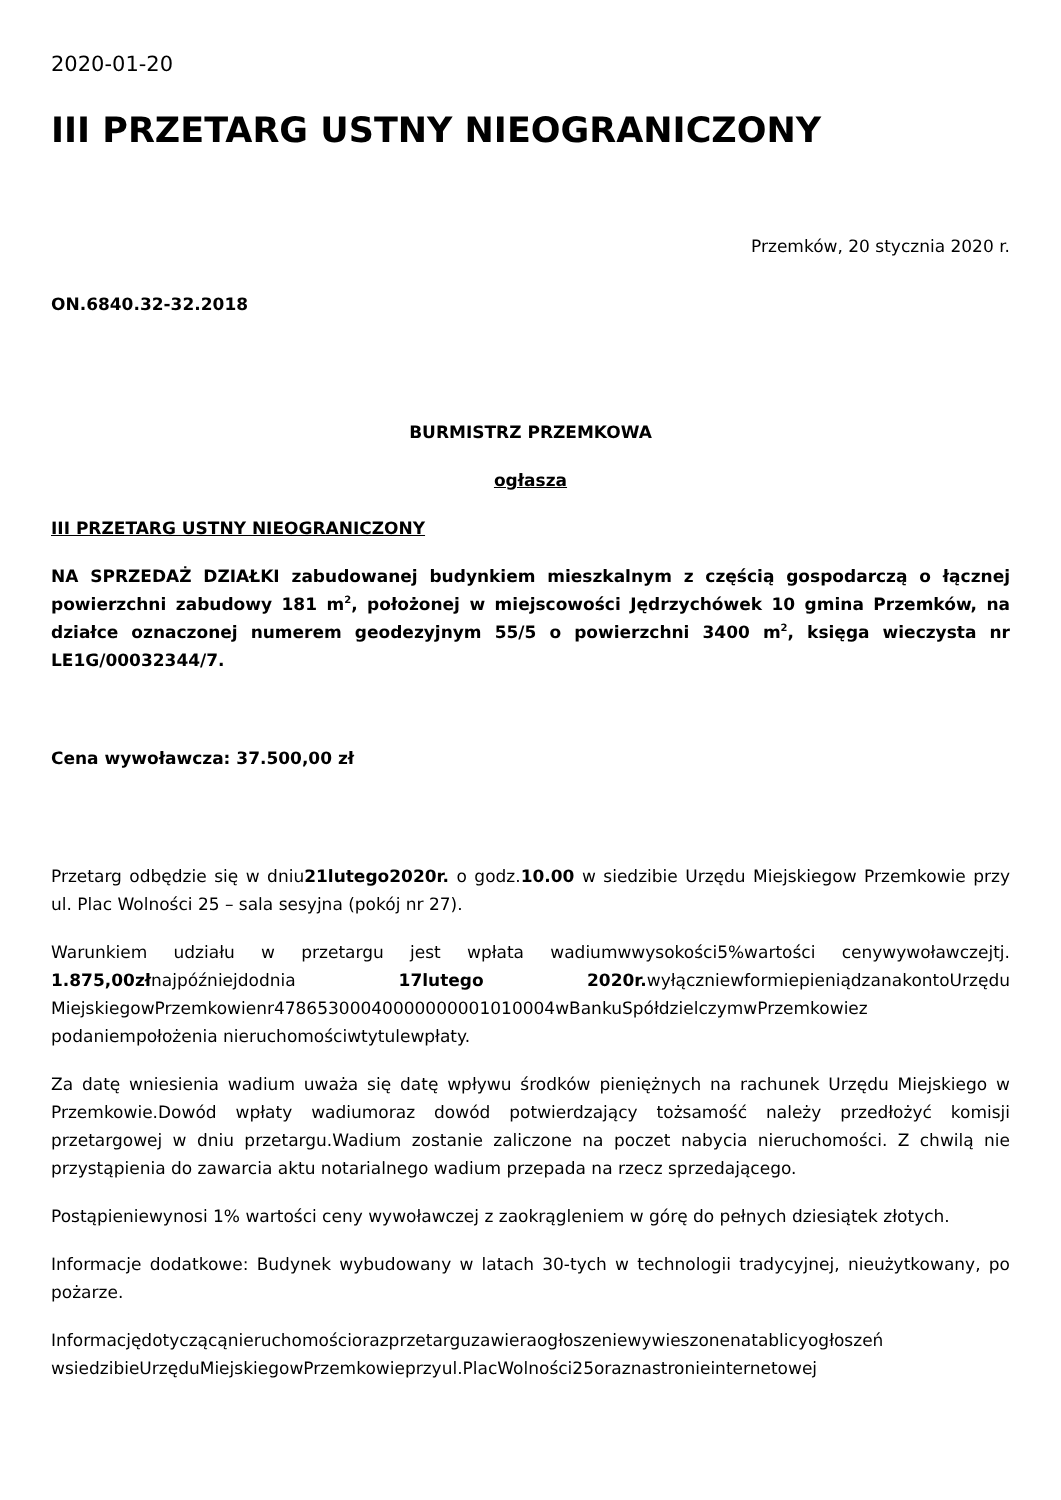2020-01-20
III PRZETARG USTNY NIEOGRANICZONY
Przemków, 20 stycznia 2020 r.
ON.6840.32-32.2018
BURMISTRZ PRZEMKOWA
ogłasza
III PRZETARG USTNY NIEOGRANICZONY
NA SPRZEDAŻ DZIAŁKI zabudowanej budynkiem mieszkalnym z częścią gospodarczą o łącznej powierzchni zabudowy 181 m<sup>2</sup>, położonej w miejscowości Jędrzychówek 10 gmina Przemków, na działce oznaczonej numerem geodezyjnym 55/5 o powierzchni 3400 m<sup>2</sup>, księga wieczysta nr LE1G/00032344/7.
Cena wywoławcza: 37.500,00 zł
Przetarg odbędzie się w dniu21lutego2020r. o godz.10.00 w siedzibie Urzędu Miejskiegow Przemkowie przy ul. Plac Wolności 25 – sala sesyjna (pokój nr 27).
Warunkiem udziału w przetargu jest wpłata wadiumwwysokości5%wartości cenywywoławczejtj. 1.875,00złnajpóźniejdodnia 17lutego 2020r. wyłączniewformiepieniądzanakontoUrzędu MiejskiegowPrzemkowienr47865300040000000001010004wBankuSpółdzielczymwPrzemkowiez podaniempołożenia nieruchomościwtytulewpłaty.
Za datę wniesienia wadium uważa się datę wpływu środków pieniężnych na rachunek Urzędu Miejskiego w Przemkowie.Dowód wpłaty wadiumoraz dowód potwierdzający tożsamość należy przedłożyć komisji przetargowej w dniu przetargu.Wadium zostanie zaliczone na poczet nabycia nieruchomości. Z chwilą nie przystąpienia do zawarcia aktu notarialnego wadium przepada na rzecz sprzedającego.
Postąpieniewynosi 1% wartości ceny wywoławczej z zaokrągleniem w górę do pełnych dziesiątek złotych.
Informacje dodatkowe: Budynek wybudowany w latach 30-tych w technologii tradycyjnej, nieużytkowany, po pożarze.
Informacjędotyczącąnieruchomościorazprzetarguzawieraogłoszeniewywieszonenatablicyogłoszeń wsiedzibieUrzęduMiejskiegowPrzemkowieprzyul.PlacWolności25oraznastronieinternetowej